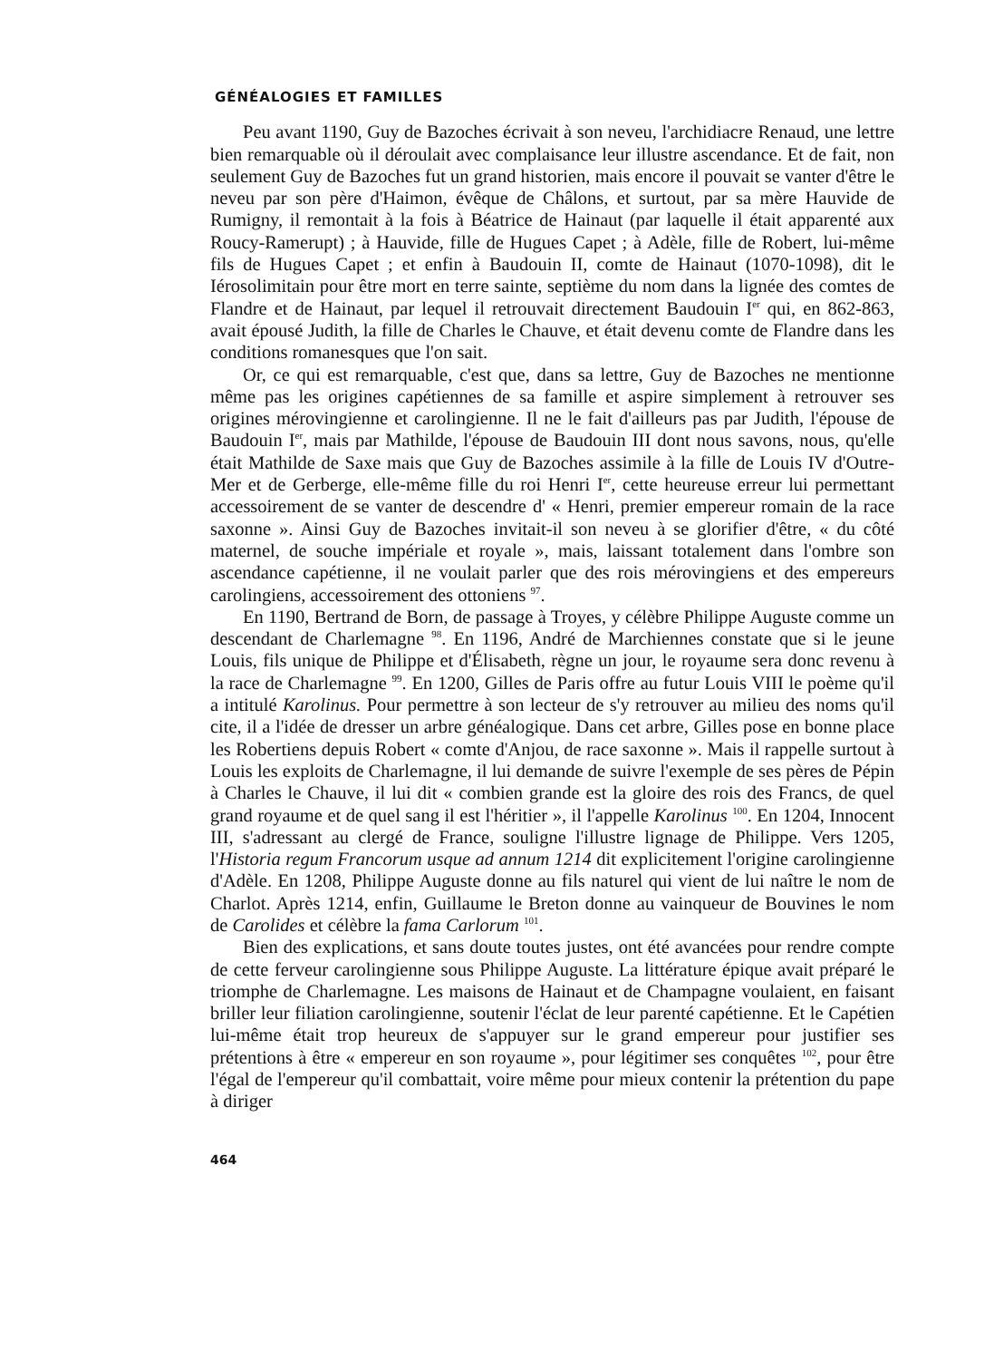GÉNÉALOGIES ET FAMILLES
Peu avant 1190, Guy de Bazoches écrivait à son neveu, l'archidiacre Renaud, une lettre bien remarquable où il déroulait avec complaisance leur illustre ascendance. Et de fait, non seulement Guy de Bazoches fut un grand historien, mais encore il pouvait se vanter d'être le neveu par son père d'Haimon, évêque de Châlons, et surtout, par sa mère Hauvide de Rumigny, il remontait à la fois à Béatrice de Hainaut (par laquelle il était apparenté aux Roucy-Ramerupt) ; à Hauvide, fille de Hugues Capet ; à Adèle, fille de Robert, lui-même fils de Hugues Capet ; et enfin à Baudouin II, comte de Hainaut (1070-1098), dit le Iérosolimitain pour être mort en terre sainte, septième du nom dans la lignée des comtes de Flandre et de Hainaut, par lequel il retrouvait directement Baudouin I<sup>er</sup> qui, en 862-863, avait épousé Judith, la fille de Charles le Chauve, et était devenu comte de Flandre dans les conditions romanesques que l'on sait.
Or, ce qui est remarquable, c'est que, dans sa lettre, Guy de Bazoches ne mentionne même pas les origines capétiennes de sa famille et aspire simplement à retrouver ses origines mérovingienne et carolingienne. Il ne le fait d'ailleurs pas par Judith, l'épouse de Baudouin I<sup>er</sup>, mais par Mathilde, l'épouse de Baudouin III dont nous savons, nous, qu'elle était Mathilde de Saxe mais que Guy de Bazoches assimile à la fille de Louis IV d'Outre-Mer et de Gerberge, elle-même fille du roi Henri I<sup>er</sup>, cette heureuse erreur lui permettant accessoirement de se vanter de descendre d' « Henri, premier empereur romain de la race saxonne ». Ainsi Guy de Bazoches invitait-il son neveu à se glorifier d'être, « du côté maternel, de souche impériale et royale », mais, laissant totalement dans l'ombre son ascendance capétienne, il ne voulait parler que des rois mérovingiens et des empereurs carolingiens, accessoirement des ottoniens <sup>97</sup>.
En 1190, Bertrand de Born, de passage à Troyes, y célèbre Philippe Auguste comme un descendant de Charlemagne <sup>98</sup>. En 1196, André de Marchiennes constate que si le jeune Louis, fils unique de Philippe et d'Élisabeth, règne un jour, le royaume sera donc revenu à la race de Charlemagne <sup>99</sup>. En 1200, Gilles de Paris offre au futur Louis VIII le poème qu'il a intitulé Karolinus. Pour permettre à son lecteur de s'y retrouver au milieu des noms qu'il cite, il a l'idée de dresser un arbre généalogique. Dans cet arbre, Gilles pose en bonne place les Robertiens depuis Robert « comte d'Anjou, de race saxonne ». Mais il rappelle surtout à Louis les exploits de Charlemagne, il lui demande de suivre l'exemple de ses pères de Pépin à Charles le Chauve, il lui dit « combien grande est la gloire des rois des Francs, de quel grand royaume et de quel sang il est l'héritier », il l'appelle Karolinus <sup>100</sup>. En 1204, Innocent III, s'adressant au clergé de France, souligne l'illustre lignage de Philippe. Vers 1205, l'Historia regum Francorum usque ad annum 1214 dit explicitement l'origine carolingienne d'Adèle. En 1208, Philippe Auguste donne au fils naturel qui vient de lui naître le nom de Charlot. Après 1214, enfin, Guillaume le Breton donne au vainqueur de Bouvines le nom de Carolides et célèbre la fama Carlorum <sup>101</sup>.
Bien des explications, et sans doute toutes justes, ont été avancées pour rendre compte de cette ferveur carolingienne sous Philippe Auguste. La littérature épique avait préparé le triomphe de Charlemagne. Les maisons de Hainaut et de Champagne voulaient, en faisant briller leur filiation carolingienne, soutenir l'éclat de leur parenté capétienne. Et le Capétien lui-même était trop heureux de s'appuyer sur le grand empereur pour justifier ses prétentions à être « empereur en son royaume », pour légitimer ses conquêtes <sup>102</sup>, pour être l'égal de l'empereur qu'il combattait, voire même pour mieux contenir la prétention du pape à diriger
464